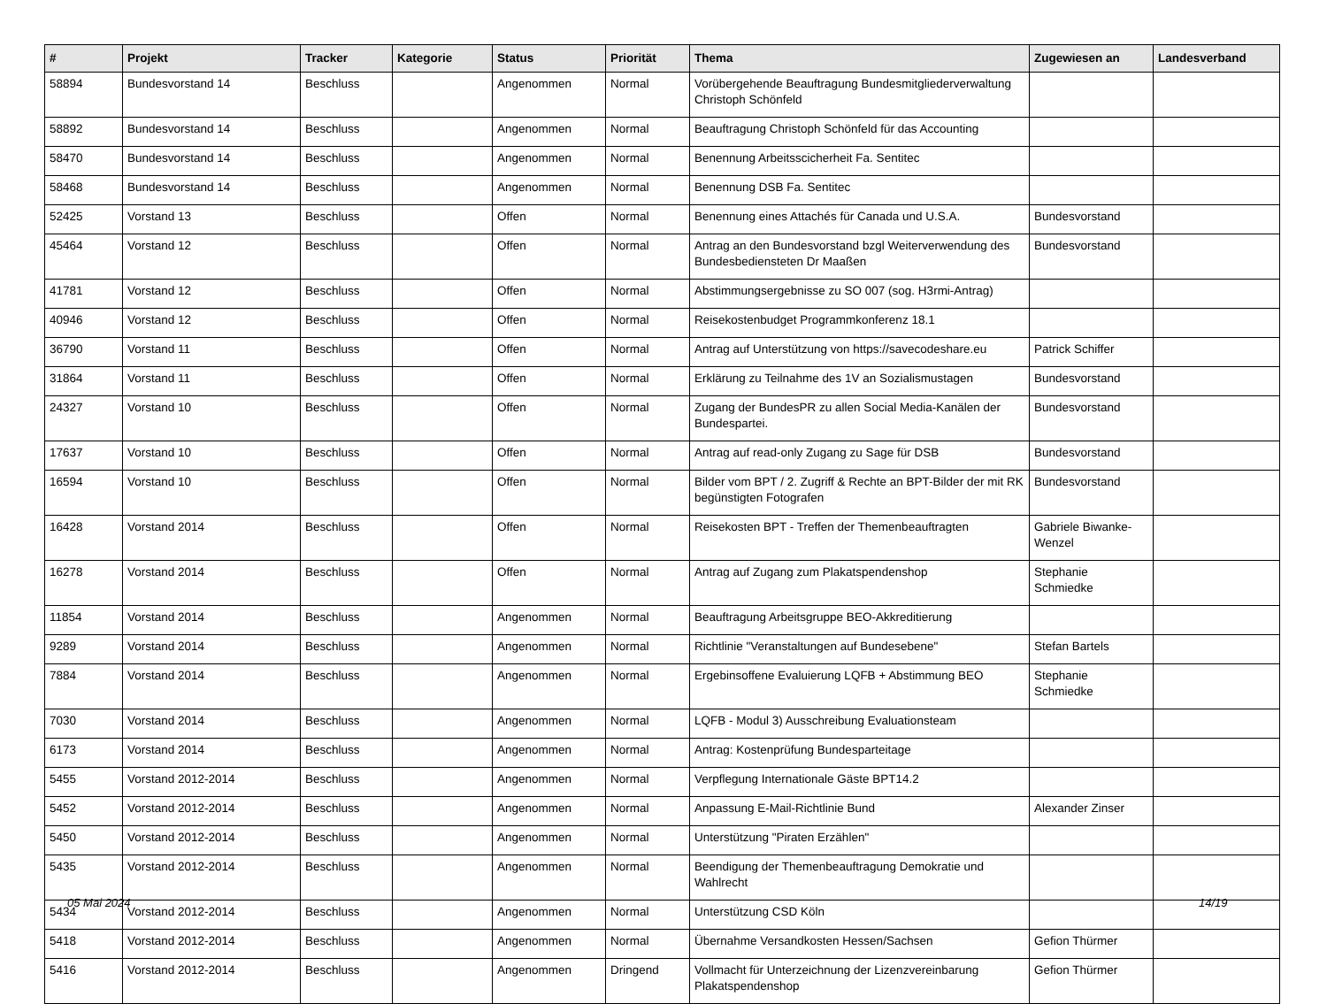| # | Projekt | Tracker | Kategorie | Status | Priorität | Thema | Zugewiesen an | Landesverband |
| --- | --- | --- | --- | --- | --- | --- | --- | --- |
| 58894 | Bundesvorstand 14 | Beschluss | | Angenommen | Normal | Vorübergehende Beauftragung Bundesmitgliederverwaltung Christoph Schönfeld | | |
| 58892 | Bundesvorstand 14 | Beschluss | | Angenommen | Normal | Beauftragung Christoph Schönfeld für das Accounting | | |
| 58470 | Bundesvorstand 14 | Beschluss | | Angenommen | Normal | Benennung Arbeitsscicherheit Fa. Sentitec | | |
| 58468 | Bundesvorstand 14 | Beschluss | | Angenommen | Normal | Benennung DSB Fa. Sentitec | | |
| 52425 | Vorstand 13 | Beschluss | | Offen | Normal | Benennung eines Attachés für Canada und U.S.A. | Bundesvorstand | |
| 45464 | Vorstand 12 | Beschluss | | Offen | Normal | Antrag an den Bundesvorstand bzgl Weiterverwendung des Bundesbediensteten Dr Maaßen | Bundesvorstand | |
| 41781 | Vorstand 12 | Beschluss | | Offen | Normal | Abstimmungsergebnisse zu SO 007 (sog. H3rmi-Antrag) | | |
| 40946 | Vorstand 12 | Beschluss | | Offen | Normal | Reisekostenbudget Programmkonferenz 18.1 | | |
| 36790 | Vorstand 11 | Beschluss | | Offen | Normal | Antrag auf Unterstützung von https://savecodeshare.eu | Patrick Schiffer | |
| 31864 | Vorstand 11 | Beschluss | | Offen | Normal | Erklärung zu Teilnahme des 1V an Sozialismustagen | Bundesvorstand | |
| 24327 | Vorstand 10 | Beschluss | | Offen | Normal | Zugang der BundesPR zu allen Social Media-Kanälen der Bundespartei. | Bundesvorstand | |
| 17637 | Vorstand 10 | Beschluss | | Offen | Normal | Antrag auf read-only Zugang zu Sage für DSB | Bundesvorstand | |
| 16594 | Vorstand 10 | Beschluss | | Offen | Normal | Bilder vom BPT / 2. Zugriff & Rechte an BPT-Bilder der mit RK begünstigten Fotografen | Bundesvorstand | |
| 16428 | Vorstand 2014 | Beschluss | | Offen | Normal | Reisekosten BPT - Treffen der Themenbeauftragten | Gabriele Biwanke-Wenzel | |
| 16278 | Vorstand 2014 | Beschluss | | Offen | Normal | Antrag auf Zugang zum Plakatspendenshop | Stephanie Schmiedke | |
| 11854 | Vorstand 2014 | Beschluss | | Angenommen | Normal | Beauftragung Arbeitsgruppe BEO-Akkreditierung | | |
| 9289 | Vorstand 2014 | Beschluss | | Angenommen | Normal | Richtlinie "Veranstaltungen auf Bundesebene" | Stefan Bartels | |
| 7884 | Vorstand 2014 | Beschluss | | Angenommen | Normal | Ergebinsoffene Evaluierung LQFB + Abstimmung BEO | Stephanie Schmiedke | |
| 7030 | Vorstand 2014 | Beschluss | | Angenommen | Normal | LQFB - Modul 3) Ausschreibung Evaluationsteam | | |
| 6173 | Vorstand 2014 | Beschluss | | Angenommen | Normal | Antrag: Kostenprüfung Bundesparteitage | | |
| 5455 | Vorstand 2012-2014 | Beschluss | | Angenommen | Normal | Verpflegung Internationale Gäste BPT14.2 | | |
| 5452 | Vorstand 2012-2014 | Beschluss | | Angenommen | Normal | Anpassung E-Mail-Richtlinie Bund | Alexander Zinser | |
| 5450 | Vorstand 2012-2014 | Beschluss | | Angenommen | Normal | Unterstützung "Piraten Erzählen" | | |
| 5435 | Vorstand 2012-2014 | Beschluss | | Angenommen | Normal | Beendigung der Themenbeauftragung Demokratie und Wahlrecht | | |
| 5434 | Vorstand 2012-2014 | Beschluss | | Angenommen | Normal | Unterstützung CSD Köln | | |
| 5418 | Vorstand 2012-2014 | Beschluss | | Angenommen | Normal | Übernahme Versandkosten Hessen/Sachsen | Gefion Thürmer | |
| 5416 | Vorstand 2012-2014 | Beschluss | | Angenommen | Dringend | Vollmacht für Unterzeichnung der Lizenzvereinbarung Plakatspendenshop | Gefion Thürmer | |
05 Mai 2024 14/19